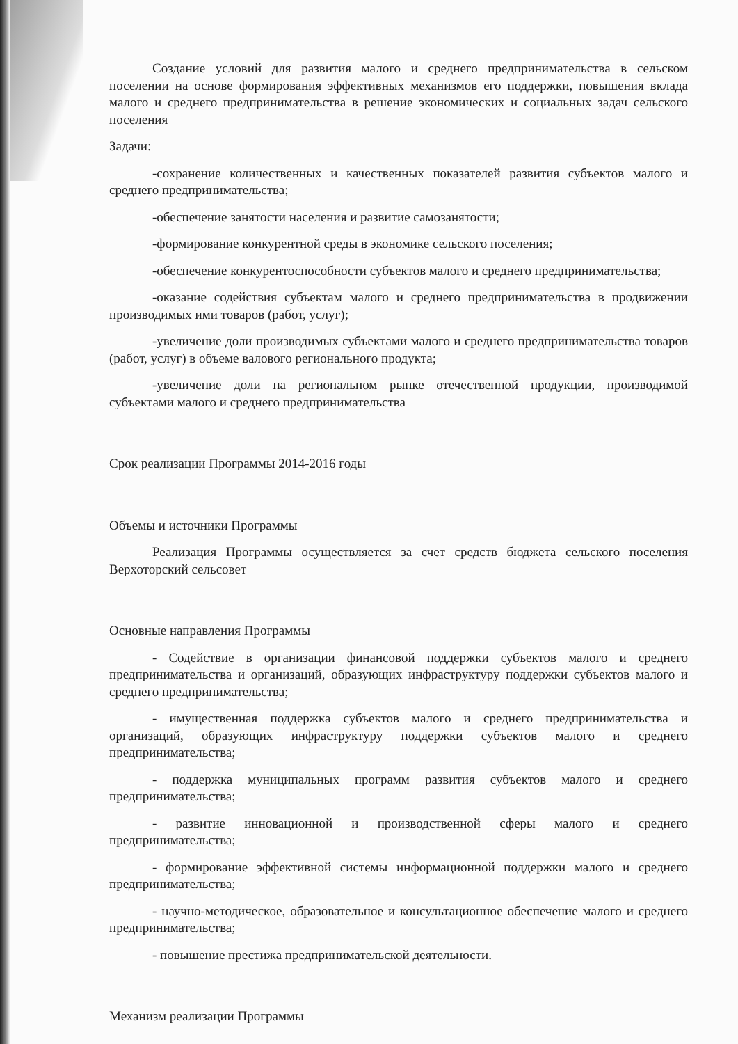Создание условий для развития малого и среднего предпринимательства в сельском поселении на основе формирования эффективных механизмов его поддержки, повышения вклада малого и среднего предпринимательства в решение экономических и социальных задач сельского поселения
Задачи:
-сохранение количественных и качественных показателей развития субъектов малого и среднего предпринимательства;
-обеспечение занятости населения и развитие самозанятости;
-формирование конкурентной среды в экономике сельского поселения;
-обеспечение конкурентоспособности субъектов малого и среднего предпринимательства;
-оказание содействия субъектам малого и среднего предпринимательства в продвижении производимых ими товаров (работ, услуг);
-увеличение доли производимых субъектами малого и среднего предпринимательства товаров (работ, услуг) в объеме валового регионального продукта;
-увеличение доли на региональном рынке отечественной продукции, производимой субъектами малого и среднего предпринимательства
Срок реализации Программы 2014-2016 годы
Объемы и источники Программы
Реализация Программы осуществляется за счет средств бюджета сельского поселения Верхоторский сельсовет
Основные направления Программы
- Содействие в организации финансовой поддержки субъектов малого и среднего предпринимательства и организаций, образующих инфраструктуру поддержки субъектов малого и среднего предпринимательства;
- имущественная поддержка субъектов малого и среднего предпринимательства и организаций, образующих инфраструктуру поддержки субъектов малого и среднего предпринимательства;
- поддержка муниципальных программ развития субъектов малого и среднего предпринимательства;
- развитие инновационной и производственной сферы малого и среднего предпринимательства;
- формирование эффективной системы информационной поддержки малого и среднего предпринимательства;
- научно-методическое, образовательное и консультационное обеспечение малого и среднего предпринимательства;
- повышение престижа предпринимательской деятельности.
Механизм реализации Программы